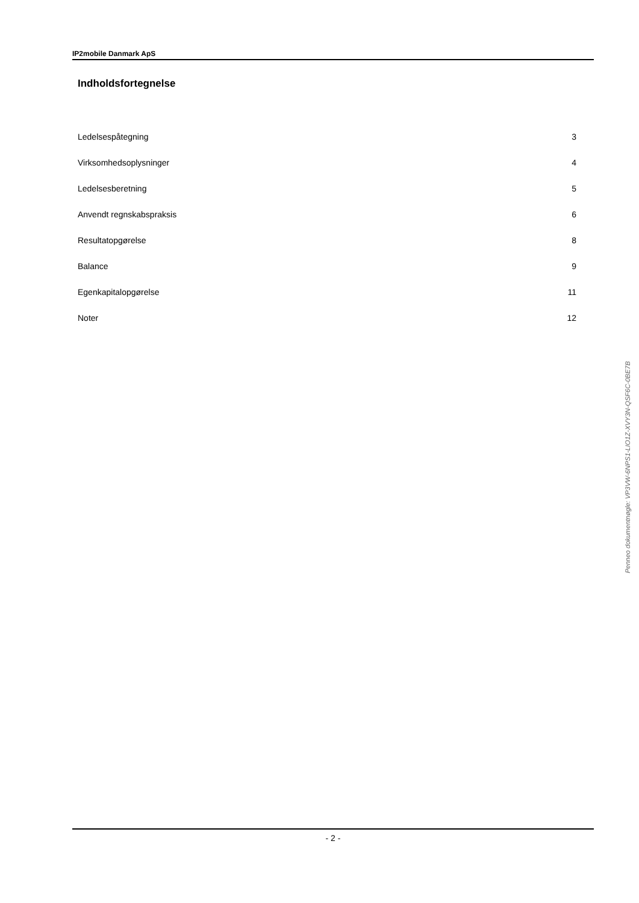IP2mobile Danmark ApS
Indholdsfortegnelse
| Ledelsespåtegning | 3 |
| Virksomhedsoplysninger | 4 |
| Ledelsesberetning | 5 |
| Anvendt regnskabspraksis | 6 |
| Resultatopgørelse | 8 |
| Balance | 9 |
| Egenkapitalopgørelse | 11 |
| Noter | 12 |
Penneo dokumentnøgle: VP3VW-6NPS1-LIO1Z-XVY3N-QSF6C-0BE7B
- 2 -